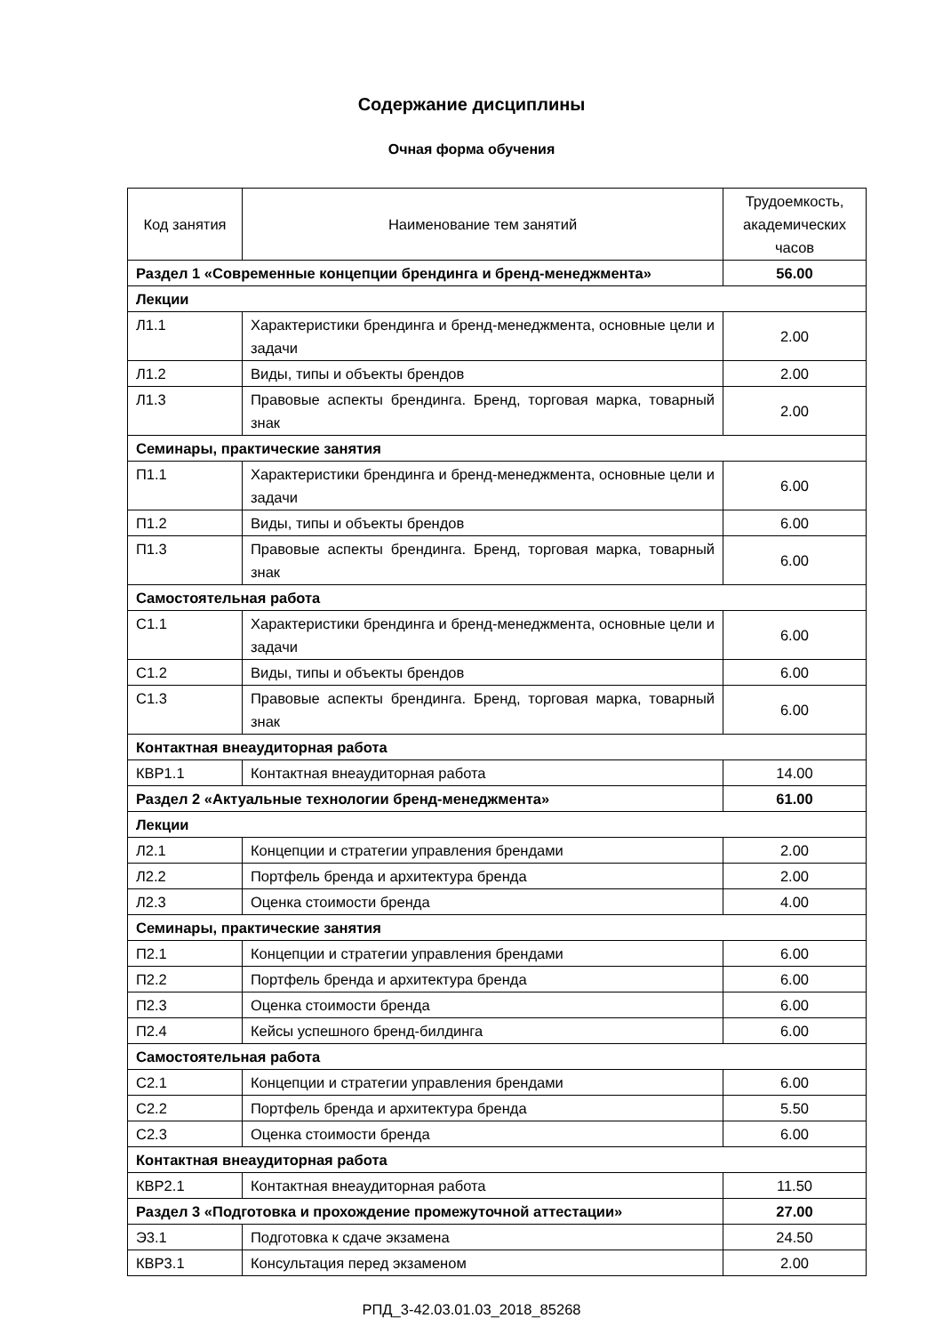Содержание дисциплины
Очная форма обучения
| Код занятия | Наименование тем занятий | Трудоемкость, академических часов |
| --- | --- | --- |
| Раздел 1 «Современные концепции брендинга и бренд-менеджмента» | | 56.00 |
| Лекции | | |
| Л1.1 | Характеристики брендинга и бренд-менеджмента, основные цели и задачи | 2.00 |
| Л1.2 | Виды, типы и объекты брендов | 2.00 |
| Л1.3 | Правовые аспекты брендинга. Бренд, торговая марка, товарный знак | 2.00 |
| Семинары, практические занятия | | |
| П1.1 | Характеристики брендинга и бренд-менеджмента, основные цели и задачи | 6.00 |
| П1.2 | Виды, типы и объекты брендов | 6.00 |
| П1.3 | Правовые аспекты брендинга. Бренд, торговая марка, товарный знак | 6.00 |
| Самостоятельная работа | | |
| С1.1 | Характеристики брендинга и бренд-менеджмента, основные цели и задачи | 6.00 |
| С1.2 | Виды, типы и объекты брендов | 6.00 |
| С1.3 | Правовые аспекты брендинга. Бренд, торговая марка, товарный знак | 6.00 |
| Контактная внеаудиторная работа | | |
| КВР1.1 | Контактная внеаудиторная работа | 14.00 |
| Раздел 2 «Актуальные технологии бренд-менеджмента» | | 61.00 |
| Лекции | | |
| Л2.1 | Концепции и стратегии управления брендами | 2.00 |
| Л2.2 | Портфель бренда и архитектура бренда | 2.00 |
| Л2.3 | Оценка стоимости бренда | 4.00 |
| Семинары, практические занятия | | |
| П2.1 | Концепции и стратегии управления брендами | 6.00 |
| П2.2 | Портфель бренда и архитектура бренда | 6.00 |
| П2.3 | Оценка стоимости бренда | 6.00 |
| П2.4 | Кейсы успешного бренд-билдинга | 6.00 |
| Самостоятельная работа | | |
| С2.1 | Концепции и стратегии управления брендами | 6.00 |
| С2.2 | Портфель бренда и архитектура бренда | 5.50 |
| С2.3 | Оценка стоимости бренда | 6.00 |
| Контактная внеаудиторная работа | | |
| КВР2.1 | Контактная внеаудиторная работа | 11.50 |
| Раздел 3 «Подготовка и прохождение промежуточной аттестации» | | 27.00 |
| Э3.1 | Подготовка к сдаче экзамена | 24.50 |
| КВР3.1 | Консультация перед экзаменом | 2.00 |
РПД_3-42.03.01.03_2018_85268